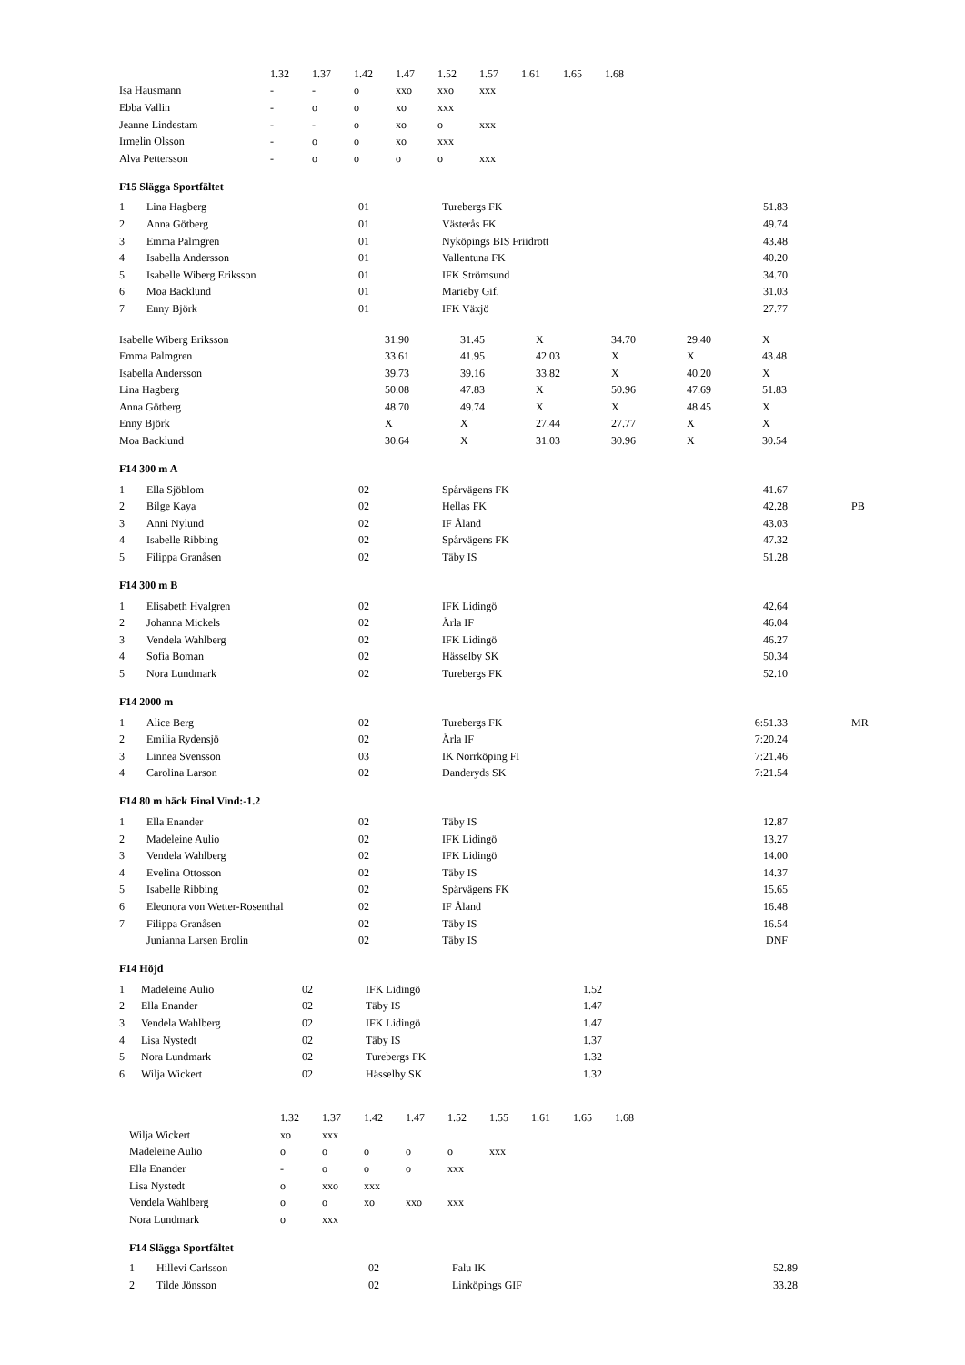| | 1.32 | 1.37 | 1.42 | 1.47 | 1.52 | 1.57 | 1.61 | 1.65 | 1.68 |
| Isa Hausmann | - | - | o | xxo | xxo | xxx | | | |
| Ebba Vallin | - | o | o | xo | xxx | | | | |
| Jeanne Lindestam | - | - | o | xo | o | xxx | | | |
| Irmelin Olsson | - | o | o | xo | xxx | | | | |
| Alva Pettersson | - | o | o | o | o | xxx | | | |
F15 Slägga Sportfältet
| 1 | Lina Hagberg | 01 | Turebergs FK | 51.83 |
| 2 | Anna Götberg | 01 | Västerås FK | 49.74 |
| 3 | Emma Palmgren | 01 | Nyköpings BIS Friidrott | 43.48 |
| 4 | Isabella Andersson | 01 | Vallentuna FK | 40.20 |
| 5 | Isabelle Wiberg Eriksson | 01 | IFK Strömsund | 34.70 |
| 6 | Moa Backlund | 01 | Marieby Gif. | 31.03 |
| 7 | Enny Björk | 01 | IFK Växjö | 27.77 |
| Isabelle Wiberg Eriksson | 31.90 | 31.45 | X | 34.70 | 29.40 | X |
| Emma Palmgren | 33.61 | 41.95 | 42.03 | X | X | 43.48 |
| Isabella Andersson | 39.73 | 39.16 | 33.82 | X | 40.20 | X |
| Lina Hagberg | 50.08 | 47.83 | X | 50.96 | 47.69 | 51.83 |
| Anna Götberg | 48.70 | 49.74 | X | X | 48.45 | X |
| Enny Björk | X | X | 27.44 | 27.77 | X | X |
| Moa Backlund | 30.64 | X | 31.03 | 30.96 | X | 30.54 |
F14 300 m A
| 1 | Ella Sjöblom | 02 | Spårvägens FK | 41.67 | |
| 2 | Bilge Kaya | 02 | Hellas FK | 42.28 | PB |
| 3 | Anni Nylund | 02 | IF Åland | 43.03 | |
| 4 | Isabelle Ribbing | 02 | Spårvägens FK | 47.32 | |
| 5 | Filippa Granåsen | 02 | Täby IS | 51.28 | |
F14 300 m B
| 1 | Elisabeth Hvalgren | 02 | IFK Lidingö | 42.64 |
| 2 | Johanna Mickels | 02 | Ärla IF | 46.04 |
| 3 | Vendela Wahlberg | 02 | IFK Lidingö | 46.27 |
| 4 | Sofia Boman | 02 | Hässelby SK | 50.34 |
| 5 | Nora Lundmark | 02 | Turebergs FK | 52.10 |
F14 2000 m
| 1 | Alice Berg | 02 | Turebergs FK | 6:51.33 | MR |
| 2 | Emilia Rydensjö | 02 | Ärla IF | 7:20.24 | |
| 3 | Linnea Svensson | 03 | IK Norrköping FI | 7:21.46 | |
| 4 | Carolina Larson | 02 | Danderyds SK | 7:21.54 | |
F14 80 m häck Final Vind:-1.2
| 1 | Ella Enander | 02 | Täby IS | 12.87 |
| 2 | Madeleine Aulio | 02 | IFK Lidingö | 13.27 |
| 3 | Vendela Wahlberg | 02 | IFK Lidingö | 14.00 |
| 4 | Evelina Ottosson | 02 | Täby IS | 14.37 |
| 5 | Isabelle Ribbing | 02 | Spårvägens FK | 15.65 |
| 6 | Eleonora von Wetter-Rosenthal | 02 | IF Åland | 16.48 |
| 7 | Filippa Granåsen | 02 | Täby IS | 16.54 |
| | Junianna Larsen Brolin | 02 | Täby IS | DNF |
F14 Höjd
| 1 | Madeleine Aulio | 02 | IFK Lidingö | 1.52 |
| 2 | Ella Enander | 02 | Täby IS | 1.47 |
| 3 | Vendela Wahlberg | 02 | IFK Lidingö | 1.47 |
| 4 | Lisa Nystedt | 02 | Täby IS | 1.37 |
| 5 | Nora Lundmark | 02 | Turebergs FK | 1.32 |
| 6 | Wilja Wickert | 02 | Hässelby SK | 1.32 |
| | 1.32 | 1.37 | 1.42 | 1.47 | 1.52 | 1.55 | 1.61 | 1.65 | 1.68 |
| Wilja Wickert | xo | xxx | | | | | | | |
| Madeleine Aulio | o | o | o | o | o | xxx | | | |
| Ella Enander | - | o | o | o | xxx | | | | |
| Lisa Nystedt | o | xxo | xxx | | | | | | |
| Vendela Wahlberg | o | o | xo | xxo | xxx | | | | |
| Nora Lundmark | o | xxx | | | | | | | |
F14 Slägga Sportfältet
| 1 | Hillevi Carlsson | 02 | Falu IK | 52.89 |
| 2 | Tilde Jönsson | 02 | Linköpings GIF | 33.28 |